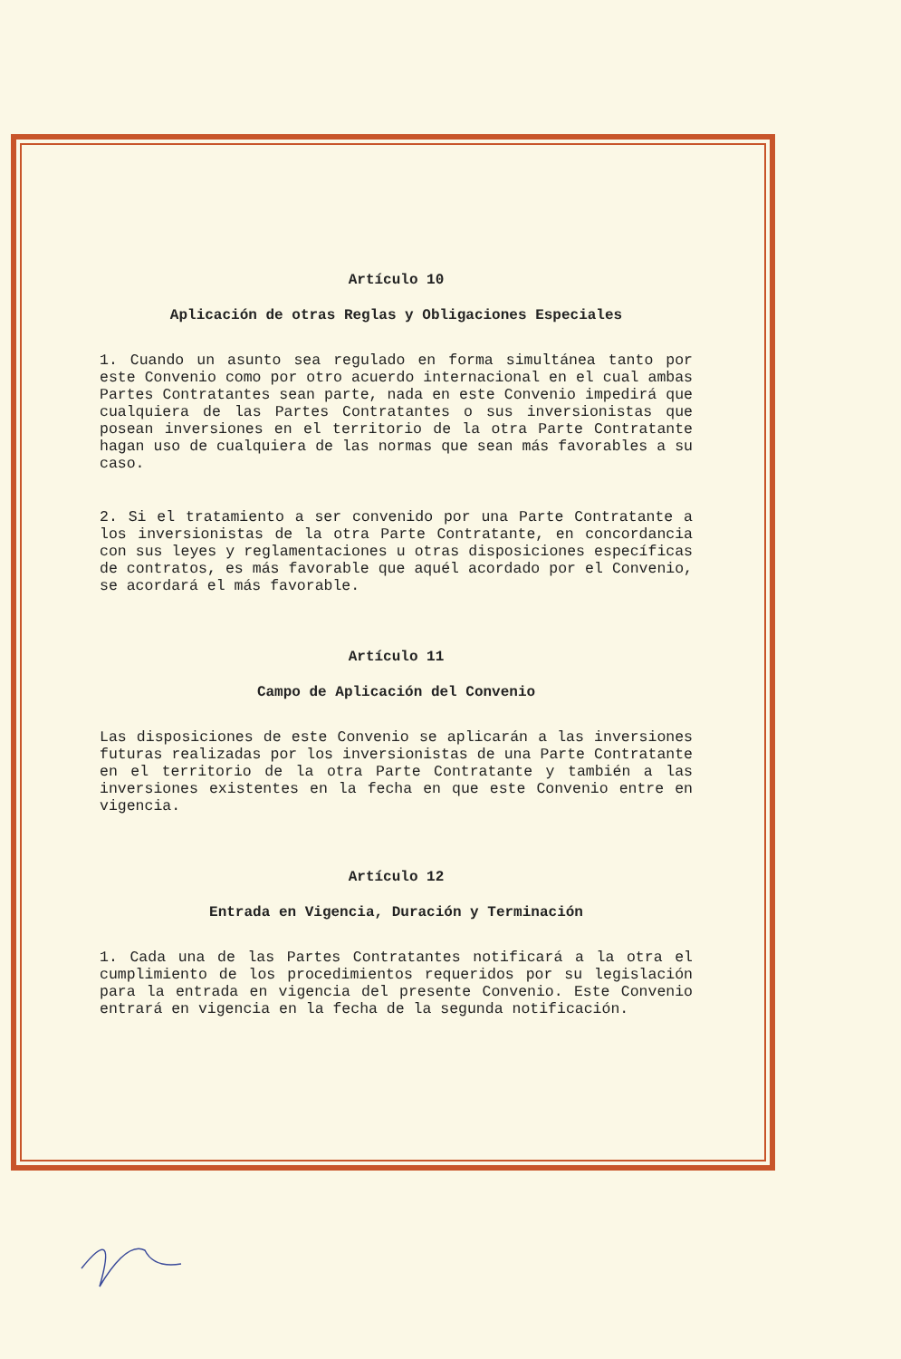Artículo 10
Aplicación de otras Reglas y Obligaciones Especiales
1. Cuando un asunto sea regulado en forma simultánea tanto por este Convenio como por otro acuerdo internacional en el cual ambas Partes Contratantes sean parte, nada en este Convenio impedirá que cualquiera de las Partes Contratantes o sus inversionistas que posean inversiones en el territorio de la otra Parte Contratante hagan uso de cualquiera de las normas que sean más favorables a su caso.
2. Si el tratamiento a ser convenido por una Parte Contratante a los inversionistas de la otra Parte Contratante, en concordancia con sus leyes y reglamentaciones u otras disposiciones específicas de contratos, es más favorable que aquél acordado por el Convenio, se acordará el más favorable.
Artículo 11
Campo de Aplicación del Convenio
Las disposiciones de este Convenio se aplicarán a las inversiones futuras realizadas por los inversionistas de una Parte Contratante en el territorio de la otra Parte Contratante y también a las inversiones existentes en la fecha en que este Convenio entre en vigencia.
Artículo 12
Entrada en Vigencia, Duración y Terminación
1. Cada una de las Partes Contratantes notificará a la otra el cumplimiento de los procedimientos requeridos por su legislación para la entrada en vigencia del presente Convenio. Este Convenio entrará en vigencia en la fecha de la segunda notificación.